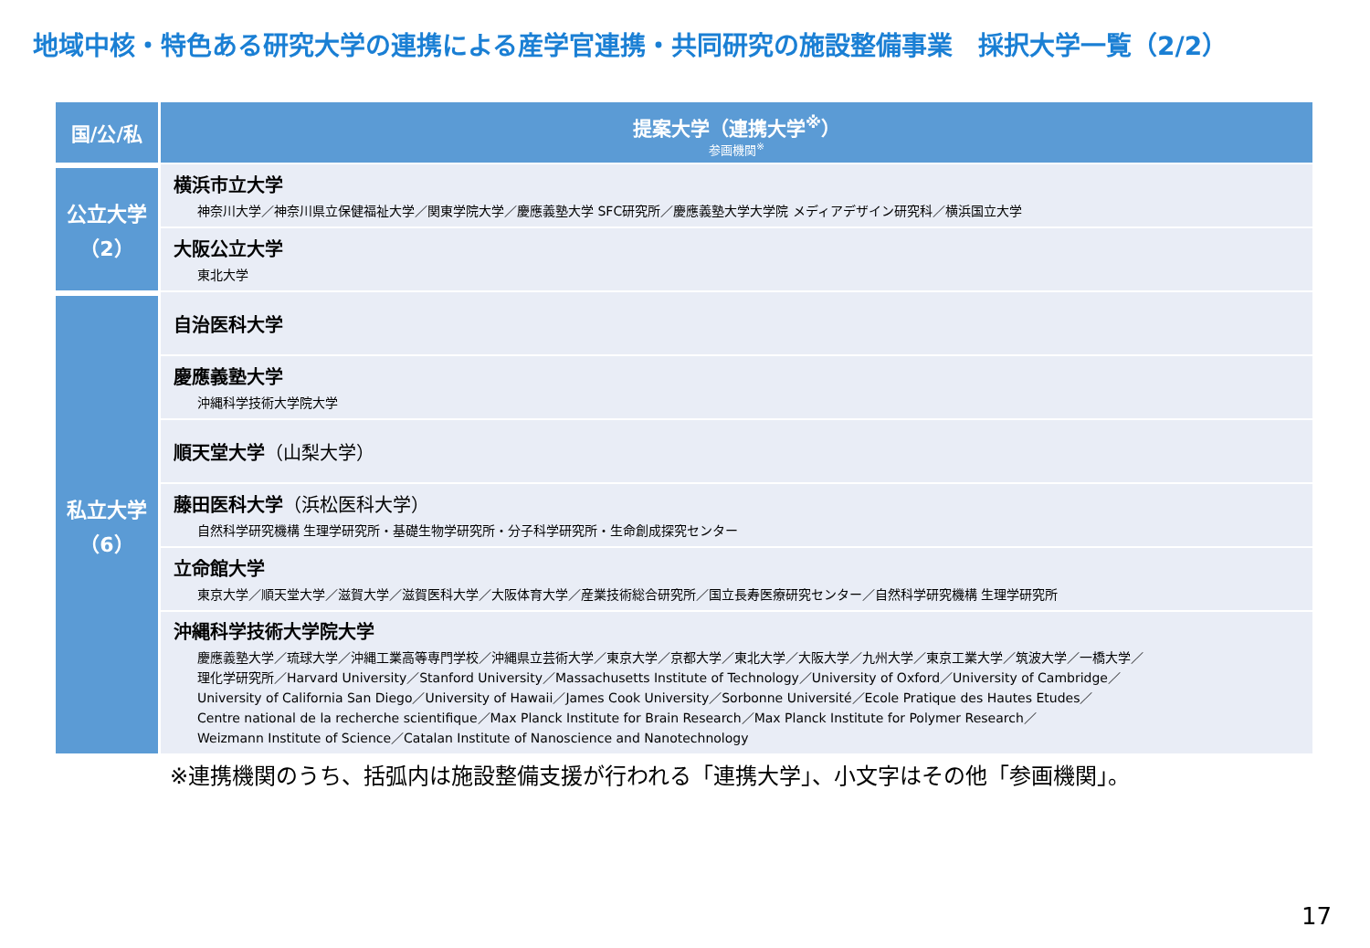地域中核・特色ある研究大学の連携による産学官連携・共同研究の施設整備事業　採択大学一覧（2/2）
| 国/公/私 | 提案大学（連携大学<sup>※</sup>） 参画機関<sup>※</sup> |
| --- | --- |
| 公立大学 （2） | 横浜市立大学 神奈川大学／神奈川県立保健福祉大学／関東学院大学／慶應義塾大学 SFC研究所／慶應義塾大学大学院 メディアデザイン研究科／横浜国立大学 |
| | 大阪公立大学 東北大学 |
| 私立大学 （6） | 自治医科大学 |
| | 慶應義塾大学 沖縄科学技術大学院大学 |
| | 順天堂大学 （山梨大学） |
| | 藤田医科大学 （浜松医科大学） 自然科学研究機構 生理学研究所・基礎生物学研究所・分子科学研究所・生命創成探究センター |
| | 立命館大学 東京大学／順天堂大学／滋賀大学／滋賀医科大学／大阪体育大学／産業技術総合研究所／国立長寿医療研究センター／自然科学研究機構 生理学研究所 |
| | 沖縄科学技術大学院大学 慶應義塾大学／琉球大学／沖縄工業高等専門学校／沖縄県立芸術大学／東京大学／京都大学／東北大学／大阪大学／九州大学／東京工業大学／筑波大学／一橋大学／ 理化学研究所／Harvard University／Stanford University／Massachusetts Institute of Technology／University of Oxford／University of Cambridge／ University of California San Diego／University of Hawaii／James Cook University／Sorbonne Université／Ecole Pratique des Hautes Etudes／ Centre national de la recherche scientifique／Max Planck Institute for Brain Research／Max Planck Institute for Polymer Research／ Weizmann Institute of Science／Catalan Institute of Nanoscience and Nanotechnology |
※連携機関のうち、括弧内は施設整備支援が行われる「連携大学」、小文字はその他「参画機関」。
17